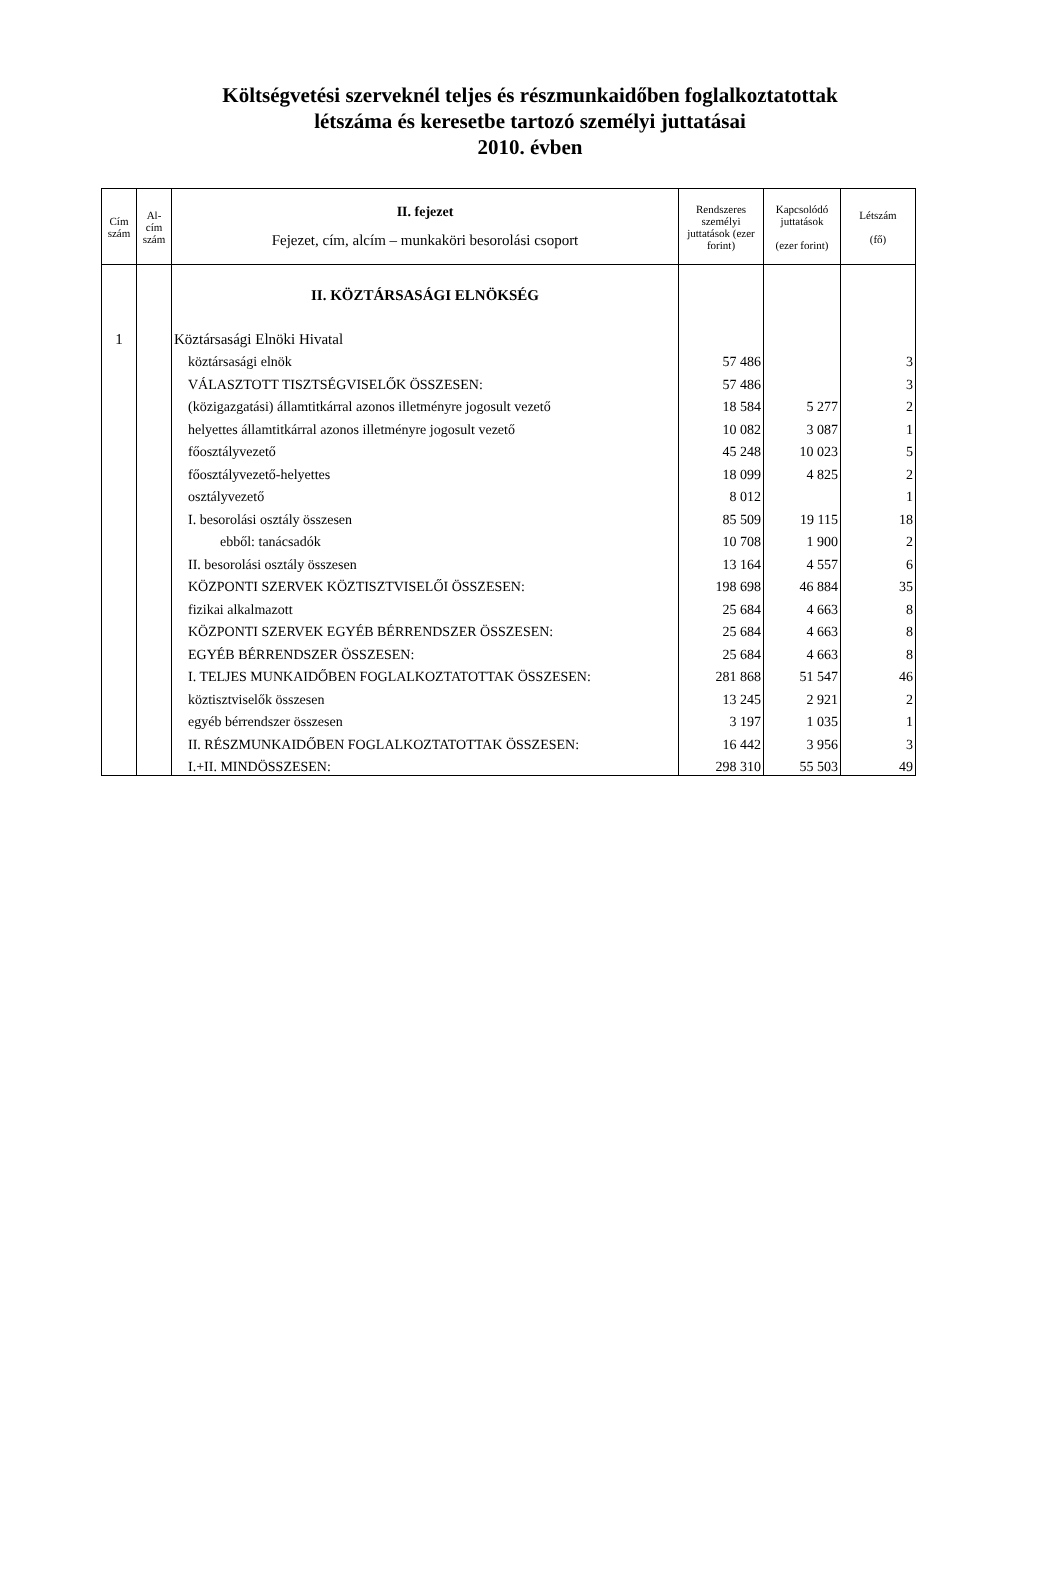Költségvetési szerveknél teljes és részmunkaidőben foglalkoztatottak
létszáma és keresetbe tartozó személyi juttatásai
2010. évben
| Cím szám | Al-cím szám | II. fejezet Fejezet, cím, alcím – munkaköri besorolási csoport | Rendszeres személyi juttatások (ezer forint) | Kapcsolódó juttatások (ezer forint) | Létszám (fő) |
| --- | --- | --- | --- | --- | --- |
| | | II. KÖZTÁRSASÁGI ELNÖKSÉG | | | |
| 1 | | Köztársasági Elnöki Hivatal | | | |
| | | köztársasági elnök | 57 486 | | 3 |
| | | VÁLASZTOTT TISZTSÉGVISELŐK ÖSSZESEN: | 57 486 | | 3 |
| | | (közigazgatási) államtitkárral azonos illetményre jogosult vezető | 18 584 | 5 277 | 2 |
| | | helyettes államtitkárral azonos illetményre jogosult vezető | 10 082 | 3 087 | 1 |
| | | főosztályvezető | 45 248 | 10 023 | 5 |
| | | főosztályvezető-helyettes | 18 099 | 4 825 | 2 |
| | | osztályvezető | 8 012 | | 1 |
| | | I. besorolási osztály összesen | 85 509 | 19 115 | 18 |
| | | ebből: tanácsadók | 10 708 | 1 900 | 2 |
| | | II. besorolási osztály összesen | 13 164 | 4 557 | 6 |
| | | KÖZPONTI SZERVEK KÖZTISZTVISELŐI ÖSSZESEN: | 198 698 | 46 884 | 35 |
| | | fizikai alkalmazott | 25 684 | 4 663 | 8 |
| | | KÖZPONTI SZERVEK EGYÉB BÉRRENDSZER ÖSSZESEN: | 25 684 | 4 663 | 8 |
| | | EGYÉB BÉRRENDSZER ÖSSZESEN: | 25 684 | 4 663 | 8 |
| | | I. TELJES MUNKAIDŐBEN FOGLALKOZTATOTTAK ÖSSZESEN: | 281 868 | 51 547 | 46 |
| | | köztisztviselők összesen | 13 245 | 2 921 | 2 |
| | | egyéb bérrendszer összesen | 3 197 | 1 035 | 1 |
| | | II. RÉSZMUNKAIDŐBEN FOGLALKOZTATOTTAK ÖSSZESEN: | 16 442 | 3 956 | 3 |
| | | I.+II. MINDÖSSZESEN: | 298 310 | 55 503 | 49 |